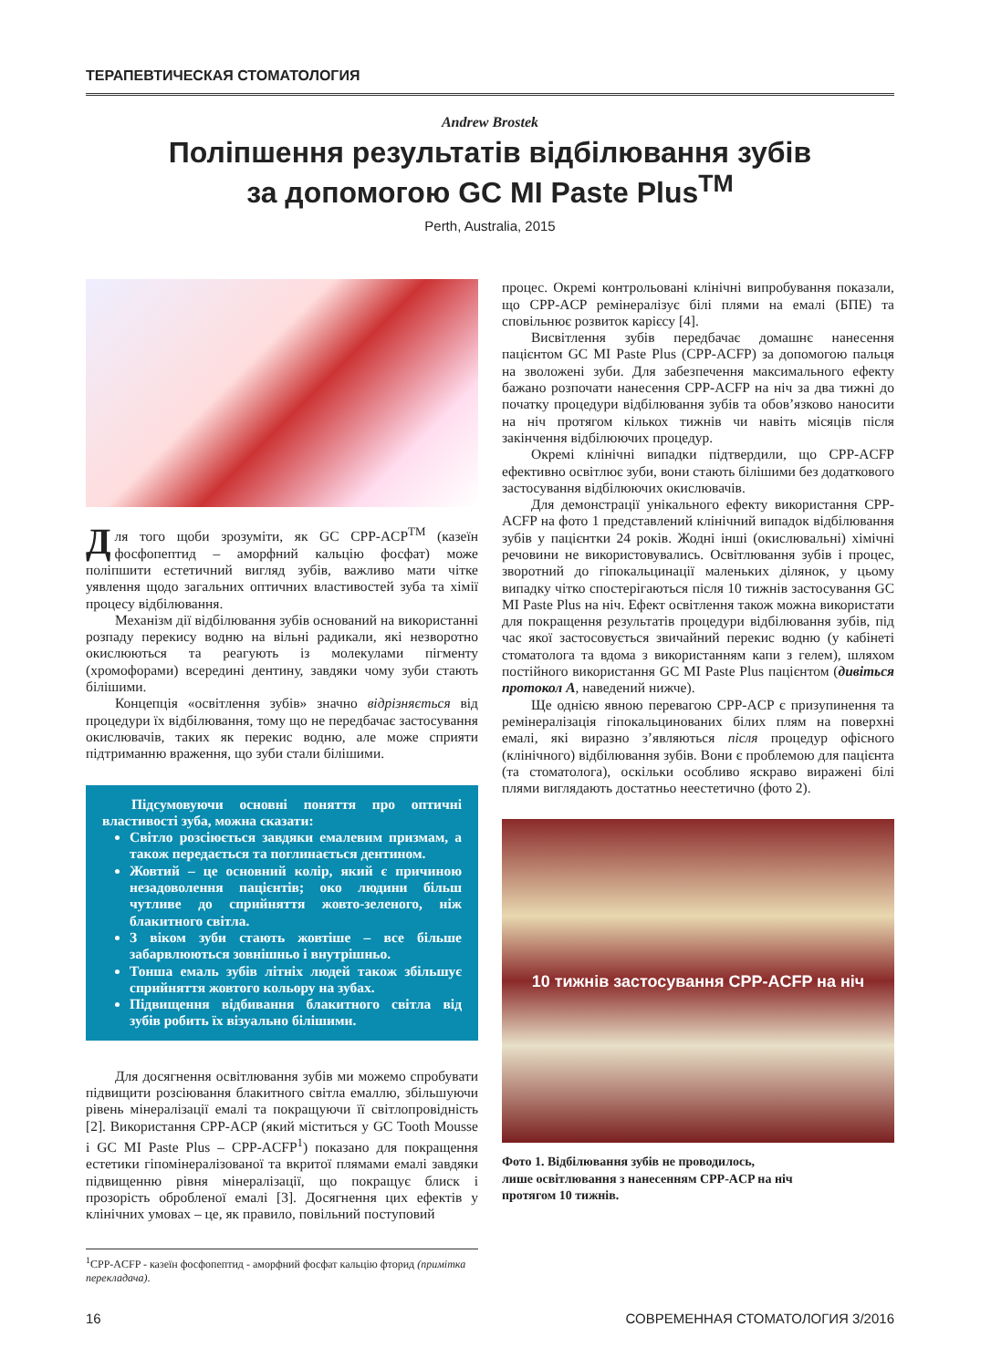ТЕРАПЕВТИЧЕСКАЯ СТОМАТОЛОГИЯ
Andrew Brostek
Поліпшення результатів відбілювання зубів
за допомогою GC MI Paste Plus<sup>TM</sup>
Perth, Australia, 2015
Для того щоби зрозуміти, як GC CPP-ACP<sup>TM</sup> (казеїн фосфопептид – аморфний кальцію фосфат) може поліпшити естетичний вигляд зубів, важливо мати чітке уявлення щодо загальних оптичних властивостей зуба та хімії процесу відбілювання.
Механізм дії відбілювання зубів оснований на використанні розпаду перекису водню на вільні радикали, які незворотно окислюються та реагують із молекулами пігменту (хромофорами) всередині дентину, завдяки чому зуби стають білішими.
Концепція «освітлення зубів» значно відрізняється від процедури їх відбілювання, тому що не передбачає застосування окислювачів, таких як перекис водню, але може сприяти підтриманню враження, що зуби стали білішими.
Підсумовуючи основні поняття про оптичні властивості зуба, можна сказати:
Світло розсіюється завдяки емалевим призмам, а також передається та поглинається дентином.
Жовтий – це основний колір, який є причиною незадоволення пацієнтів; око людини більш чутливе до сприйняття жовто-зеленого, ніж блакитного світла.
З віком зуби стають жовтіше – все більше забарвлюються зовнішньо і внутрішньо.
Тонша емаль зубів літніх людей також збільшує сприйняття жовтого кольору на зубах.
Підвищення відбивання блакитного світла від зубів робить їх візуально білішими.
Для досягнення освітлювання зубів ми можемо спробувати підвищити розсіювання блакитного світла емаллю, збільшуючи рівень мінералізації емалі та покращуючи її світлопровідність [2]. Використання CPP-ACP (який міститься у GC Tooth Mousse і GC MI Paste Plus – CPP-ACFP<sup>1</sup>) показано для покращення естетики гіпомінералізованої та вкритої плямами емалі завдяки підвищенню рівня мінералізації, що покращує блиск і прозорість обробленої емалі [3]. Досягнення цих ефектів у клінічних умовах – це, як правило, повільний поступовий
процес. Окремі контрольовані клінічні випробування показали, що CPP-ACP ремінералізує білі плями на емалі (БПЕ) та сповільнює розвиток карієсу [4].
Висвітлення зубів передбачає домашнє нанесення пацієнтом GC MI Paste Plus (CPP-ACFP) за допомогою пальця на зволожені зуби. Для забезпечення максимального ефекту бажано розпочати нанесення CPP-ACFP на ніч за два тижні до початку процедури відбілювання зубів та обов’язково наносити на ніч протягом кількох тижнів чи навіть місяців після закінчення відбілюючих процедур.
Окремі клінічні випадки підтвердили, що CPP-ACFP ефективно освітлює зуби, вони стають білішими без додаткового застосування відбілюючих окислювачів.
Для демонстрації унікального ефекту використання CPP-ACFP на фото 1 представлений клінічний випадок відбілювання зубів у пацієнтки 24 років. Жодні інші (окислювальні) хімічні речовини не використовувались. Освітлювання зубів і процес, зворотний до гіпокальцинації маленьких ділянок, у цьому випадку чітко спостерігаються після 10 тижнів застосування GC MI Paste Plus на ніч. Ефект освітлення також можна використати для покращення результатів процедури відбілювання зубів, під час якої застосовується звичайний перекис водню (у кабінеті стоматолога та вдома з використанням капи з гелем), шляхом постійного використання GC MI Paste Plus пацієнтом (дивіться протокол А, наведений нижче).
Ще однією явною перевагою CPP-ACP є призупинення та ремінералізація гіпокальцинованих білих плям на поверхні емалі, які виразно з’являються після процедур офісного (клінічного) відбілювання зубів. Вони є проблемою для пацієнта (та стоматолога), оскільки особливо яскраво виражені білі плями виглядають достатньо неестетично (фото 2).
10 тижнів застосування CPP-ACFP на ніч
Фото 1. Відбілювання зубів не проводилось,
лише освітлювання з нанесенням CPP-ACP на ніч
протягом 10 тижнів.
<sup>1</sup> CPP-ACFP - казеїн фосфопептид - аморфний фосфат кальцію фторид (примітка перекладача).
16 СОВРЕМЕННАЯ СТОМАТОЛОГИЯ 3/2016